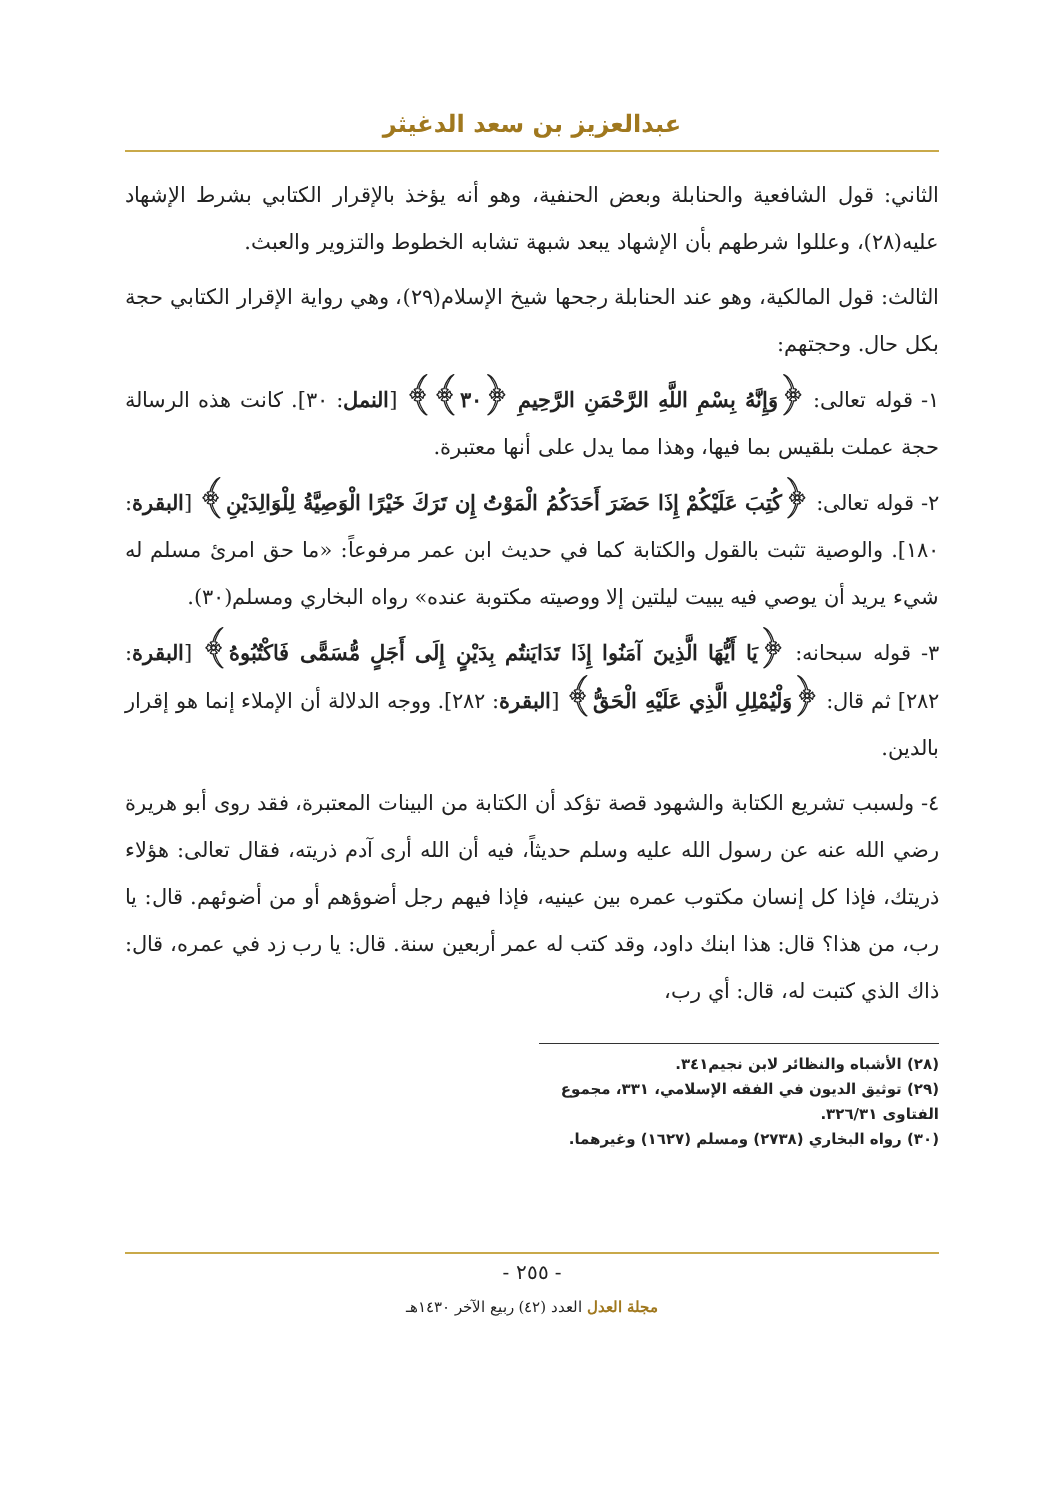عبدالعزيز بن سعد الدغيثر
الثاني: قول الشافعية والحنابلة وبعض الحنفية، وهو أنه يؤخذ بالإقرار الكتابي بشرط الإشهاد عليه(٢٨)، وعللوا شرطهم بأن الإشهاد يبعد شبهة تشابه الخطوط والتزوير والعبث.
الثالث: قول المالكية، وهو عند الحنابلة رجحها شيخ الإسلام(٢٩)، وهي رواية الإقرار الكتابي حجة بكل حال. وحجتهم:
١- قوله تعالى: ﴿وَإِنَّهُ بِسْمِ اللَّهِ الرَّحْمَنِ الرَّحِيمِ ﴿٣٠﴾﴾ [النمل: ٣٠]. كانت هذه الرسالة حجة عملت بلقيس بما فيها، وهذا مما يدل على أنها معتبرة.
٢- قوله تعالى: ﴿كُتِبَ عَلَيْكُمْ إِذَا حَضَرَ أَحَدَكُمُ الْمَوْتُ إِن تَرَكَ خَيْرًا الْوَصِيَّةُ لِلْوَالِدَيْنِ﴾ [البقرة: ١٨٠]. والوصية تثبت بالقول والكتابة كما في حديث ابن عمر مرفوعاً: «ما حق امرئ مسلم له شيء يريد أن يوصي فيه يبيت ليلتين إلا ووصيته مكتوبة عنده» رواه البخاري ومسلم(٣٠).
٣- قوله سبحانه: ﴿يَا أَيُّهَا الَّذِينَ آمَنُوا إِذَا تَدَايَنتُم بِدَيْنٍ إِلَى أَجَلٍ مُّسَمًّى فَاكْتُبُوهُ﴾ [البقرة: ٢٨٢] ثم قال: ﴿وَلْيُمْلِلِ الَّذِي عَلَيْهِ الْحَقُّ﴾ [البقرة: ٢٨٢]. ووجه الدلالة أن الإملاء إنما هو إقرار بالدين.
٤- ولسبب تشريع الكتابة والشهود قصة تؤكد أن الكتابة من البينات المعتبرة، فقد روى أبو هريرة رضي الله عنه عن رسول الله عليه وسلم حديثاً، فيه أن الله أرى آدم ذريته، فقال تعالى: هؤلاء ذريتك، فإذا كل إنسان مكتوب عمره بين عينيه، فإذا فيهم رجل أضوؤهم أو من أضوئهم. قال: يا رب، من هذا؟ قال: هذا ابنك داود، وقد كتب له عمر أربعين سنة. قال: يا رب زد في عمره، قال: ذاك الذي كتبت له، قال: أي رب،
(٢٨) الأشباه والنظائر لابن نجيم٣٤١.
(٢٩) توثيق الديون في الفقه الإسلامي، ٣٣١، مجموع الفتاوى ٣٢٦/٣١.
(٣٠) رواه البخاري (٢٧٣٨) ومسلم (١٦٢٧) وغيرهما.
- ٢٥٥ -
مجلة العدل العدد (٤٢) ربيع الآخر ١٤٣٠هـ